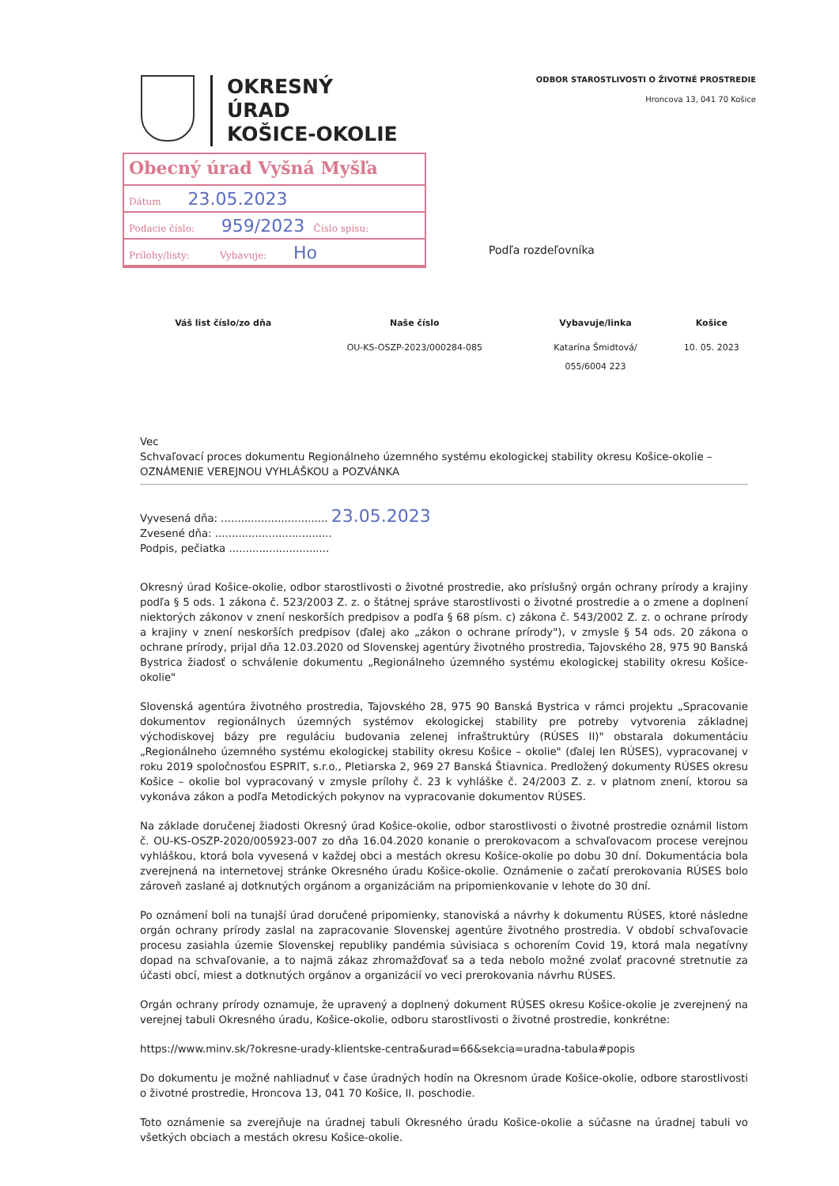OKRESNÝ
ÚRAD
KOŠICE-OKOLIE
ODBOR STAROSTLIVOSTI O ŽIVOTNÉ PROSTREDIE
Hroncova 13, 041 70 Košice
Obecný úrad Vyšná Myšľa
Dátum 23.05.2023
Podacie číslo: 959/2023 Číslo spisu:
Prílohy/listy: Vybavuje: Ho
Podľa rozdeľovníka
| Váš list číslo/zo dňa | Naše číslo | Vybavuje/linka | Košice |
| --- | --- | --- | --- |
| | OU-KS-OSZP-2023/000284-085 | Katarína Šmidtová/ 055/6004 223 | 10. 05. 2023 |
Vec
Schvaľovací proces dokumentu Regionálneho územného systému ekologickej stability okresu Košice-okolie – OZNÁMENIE VEREJNOU VYHLÁŠKOU a POZVÁNKA
Vyvesená dňa: ................................ 23.05.2023
Zvesené dňa: ...................................
Podpis, pečiatka ..............................
Okresný úrad Košice-okolie, odbor starostlivosti o životné prostredie, ako príslušný orgán ochrany prírody a krajiny podľa § 5 ods. 1 zákona č. 523/2003 Z. z. o štátnej správe starostlivosti o životné prostredie a o zmene a doplnení niektorých zákonov v znení neskorších predpisov a podľa § 68 písm. c) zákona č. 543/2002 Z. z. o ochrane prírody a krajiny v znení neskorších predpisov (ďalej ako „zákon o ochrane prírody"), v zmysle § 54 ods. 20 zákona o ochrane prírody, prijal dňa 12.03.2020 od Slovenskej agentúry životného prostredia, Tajovského 28, 975 90 Banská Bystrica žiadosť o schválenie dokumentu „Regionálneho územného systému ekologickej stability okresu Košice-okolie"
Slovenská agentúra životného prostredia, Tajovského 28, 975 90 Banská Bystrica v rámci projektu „Spracovanie dokumentov regionálnych územných systémov ekologickej stability pre potreby vytvorenia základnej východiskovej bázy pre reguláciu budovania zelenej infraštruktúry (RÚSES II)" obstarala dokumentáciu „Regionálneho územného systému ekologickej stability okresu Košice – okolie" (ďalej len RÚSES), vypracovanej v roku 2019 spoločnosťou ESPRIT, s.r.o., Pletiarska 2, 969 27 Banská Štiavnica. Predložený dokumenty RÚSES okresu Košice – okolie bol vypracovaný v zmysle prílohy č. 23 k vyhláške č. 24/2003 Z. z. v platnom znení, ktorou sa vykonáva zákon a podľa Metodických pokynov na vypracovanie dokumentov RÚSES.
Na základe doručenej žiadosti Okresný úrad Košice-okolie, odbor starostlivosti o životné prostredie oznámil listom č. OU-KS-OSZP-2020/005923-007 zo dňa 16.04.2020 konanie o prerokovacom a schvaľovacom procese verejnou vyhláškou, ktorá bola vyvesená v každej obci a mestách okresu Košice-okolie po dobu 30 dní. Dokumentácia bola zverejnená na internetovej stránke Okresného úradu Košice-okolie. Oznámenie o začatí prerokovania RÚSES bolo zároveň zaslané aj dotknutých orgánom a organizáciám na pripomienkovanie v lehote do 30 dní.
Po oznámení boli na tunajší úrad doručené pripomienky, stanoviská a návrhy k dokumentu RÚSES, ktoré následne orgán ochrany prírody zaslal na zapracovanie Slovenskej agentúre životného prostredia. V období schvaľovacie procesu zasiahla územie Slovenskej republiky pandémia súvisiaca s ochorením Covid 19, ktorá mala negatívny dopad na schvaľovanie, a to najmä zákaz zhromažďovať sa a teda nebolo možné zvolať pracovné stretnutie za účasti obcí, miest a dotknutých orgánov a organizácií vo veci prerokovania návrhu RÚSES.
Orgán ochrany prírody oznamuje, že upravený a doplnený dokument RÚSES okresu Košice-okolie je zverejnený na verejnej tabuli Okresného úradu, Košice-okolie, odboru starostlivosti o životné prostredie, konkrétne:
https://www.minv.sk/?okresne-urady-klientske-centra&urad=66&sekcia=uradna-tabula#popis
Do dokumentu je možné nahliadnuť v čase úradných hodín na Okresnom úrade Košice-okolie, odbore starostlivosti o životné prostredie, Hroncova 13, 041 70 Košice, II. poschodie.
Toto oznámenie sa zverejňuje na úradnej tabuli Okresného úradu Košice-okolie a súčasne na úradnej tabuli vo všetkých obciach a mestách okresu Košice-okolie.